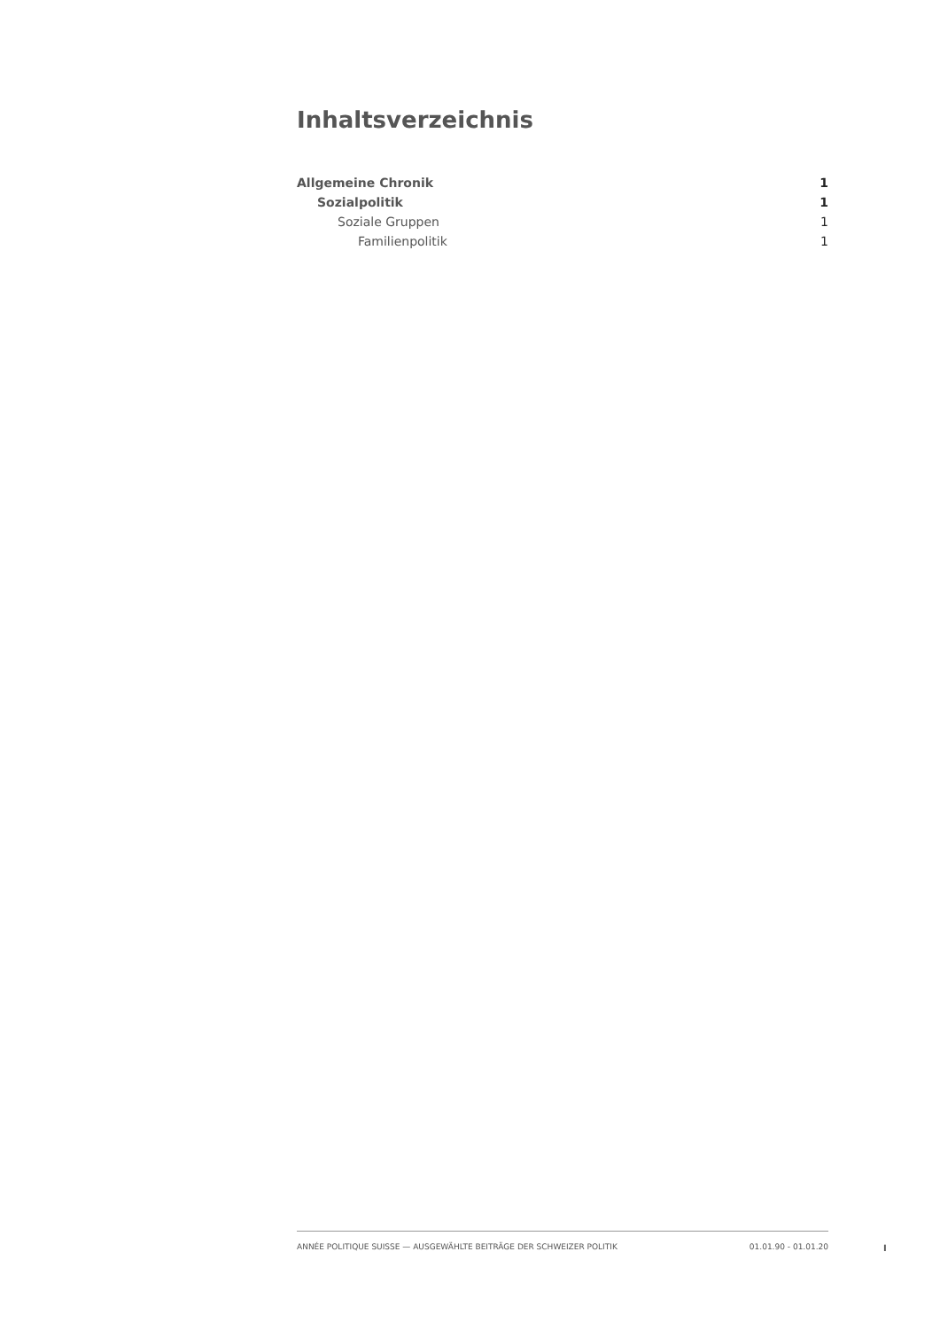Inhaltsverzeichnis
Allgemeine Chronik 1
Sozialpolitik 1
Soziale Gruppen 1
Familienpolitik 1
ANNÉE POLITIQUE SUISSE — AUSGEWÄHLTE BEITRÄGE DER SCHWEIZER POLITIK 01.01.90 - 01.01.20
I